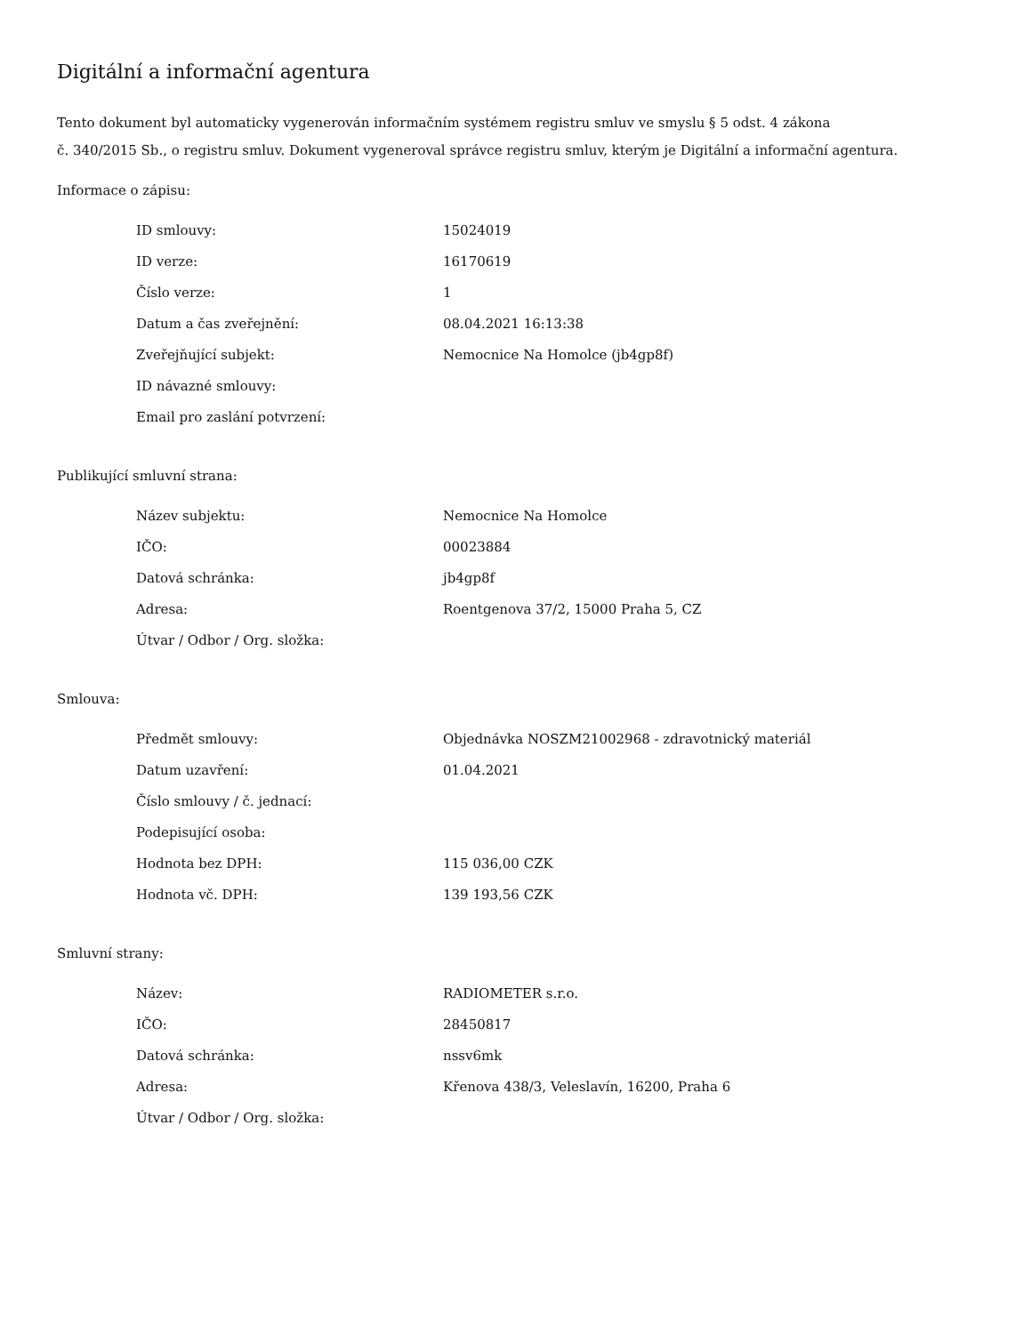Digitální a informační agentura
Tento dokument byl automaticky vygenerován informačním systémem registru smluv ve smyslu § 5 odst. 4 zákona
č. 340/2015 Sb., o registru smluv. Dokument vygeneroval správce registru smluv, kterým je Digitální a informační agentura.
Informace o zápisu:
| ID smlouvy: | 15024019 |
| ID verze: | 16170619 |
| Číslo verze: | 1 |
| Datum a čas zveřejnění: | 08.04.2021 16:13:38 |
| Zveřejňující subjekt: | Nemocnice Na Homolce (jb4gp8f) |
| ID návazné smlouvy: | |
| Email pro zaslání potvrzení: | |
Publikující smluvní strana:
| Název subjektu: | Nemocnice Na Homolce |
| IČO: | 00023884 |
| Datová schránka: | jb4gp8f |
| Adresa: | Roentgenova 37/2, 15000 Praha 5, CZ |
| Útvar / Odbor / Org. složka: | |
Smlouva:
| Předmět smlouvy: | Objednávka NOSZM21002968 - zdravotnický materiál |
| Datum uzavření: | 01.04.2021 |
| Číslo smlouvy / č. jednací: | |
| Podepisující osoba: | |
| Hodnota bez DPH: | 115 036,00 CZK |
| Hodnota vč. DPH: | 139 193,56 CZK |
Smluvní strany:
| Název: | RADIOMETER s.r.o. |
| IČO: | 28450817 |
| Datová schránka: | nssv6mk |
| Adresa: | Křenova 438/3, Veleslavín, 16200, Praha 6 |
| Útvar / Odbor / Org. složka: | |